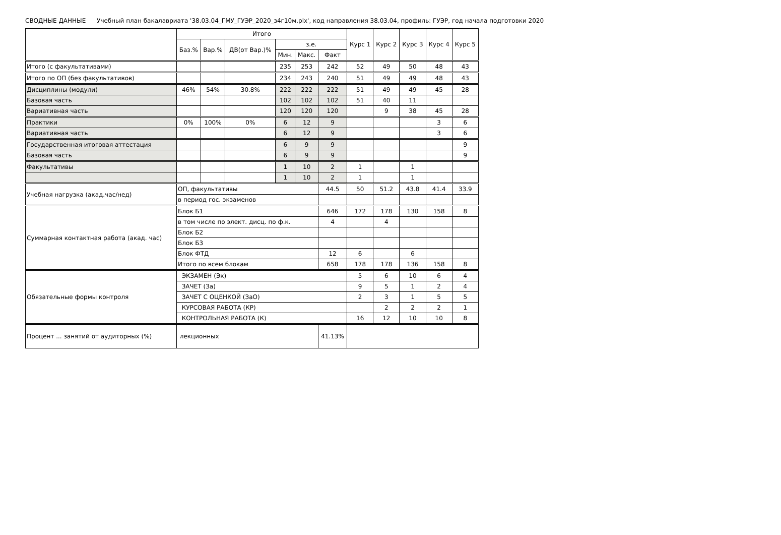СВОДНЫЕ ДАННЫЕ Учебный план бакалавриата '38.03.04_ГМУ_ГУЭР_2020_з4г10м.plx', код направления 38.03.04, профиль: ГУЭР, год начала подготовки 2020
| | Итого | | | | | | Курс 1 | Курс 2 | Курс 3 | Курс 4 | Курс 5 |
| --- | --- | --- | --- | --- | --- | --- | --- | --- | --- | --- | --- |
| | Баз.% | Вар.% | ДВ(от Вар.)% | з.е. | | | | | | | |
| | | | | Мин. | Макс. | Факт | | | | | |
| Итого (с факультативами) | | | | 235 | 253 | 242 | 52 | 49 | 50 | 48 | 43 |
| Итого по ОП (без факультативов) | | | | 234 | 243 | 240 | 51 | 49 | 49 | 48 | 43 |
| Дисциплины (модули) | 46% | 54% | 30.8% | 222 | 222 | 222 | 51 | 49 | 49 | 45 | 28 |
| Базовая часть | | | | 102 | 102 | 102 | 51 | 40 | 11 | | |
| Вариативная часть | | | | 120 | 120 | 120 | | 9 | 38 | 45 | 28 |
| Практики | 0% | 100% | 0% | 6 | 12 | 9 | | | | 3 | 6 |
| Вариативная часть | | | | 6 | 12 | 9 | | | | 3 | 6 |
| Государственная итоговая аттестация | | | | 6 | 9 | 9 | | | | | 9 |
| Базовая часть | | | | 6 | 9 | 9 | | | | | 9 |
| Факультативы | | | | 1 | 10 | 2 | 1 | | 1 | | |
| | | | | 1 | 10 | 2 | 1 | | 1 | | |
| Учебная нагрузка (акад.час/нед) | ОП, факультативы | | | | | 44.5 | 50 | 51.2 | 43.8 | 41.4 | 33.9 |
| | в период гос. экзаменов | | | | | | | | | | |
| Суммарная контактная работа (акад. час) | Блок Б1 | | | | | 646 | 172 | 178 | 130 | 158 | 8 |
| | в том числе по элект. дисц. по ф.к. | | | | | 4 | | 4 | | | |
| | Блок Б2 | | | | | | | | | | |
| | Блок Б3 | | | | | | | | | | |
| | Блок ФТД | | | | | 12 | 6 | | 6 | | |
| | Итого по всем блокам | | | | | 658 | 178 | 178 | 136 | 158 | 8 |
| Обязательные формы контроля | ЭКЗАМЕН (Эк) | | | | | | 5 | 6 | 10 | 6 | 4 |
| | ЗАЧЕТ (За) | | | | | | 9 | 5 | 1 | 2 | 4 |
| | ЗАЧЕТ С ОЦЕНКОЙ (ЗаО) | | | | | | 2 | 3 | 1 | 5 | 5 |
| | КУРСОВАЯ РАБОТА (КР) | | | | | | | 2 | 2 | 2 | 1 |
| | КОНТРОЛЬНАЯ РАБОТА (К) | | | | | | 16 | 12 | 10 | 10 | 8 |
| Процент ... занятий от аудиторных (%) | лекционных | | | | | 41.13% | | | | | |